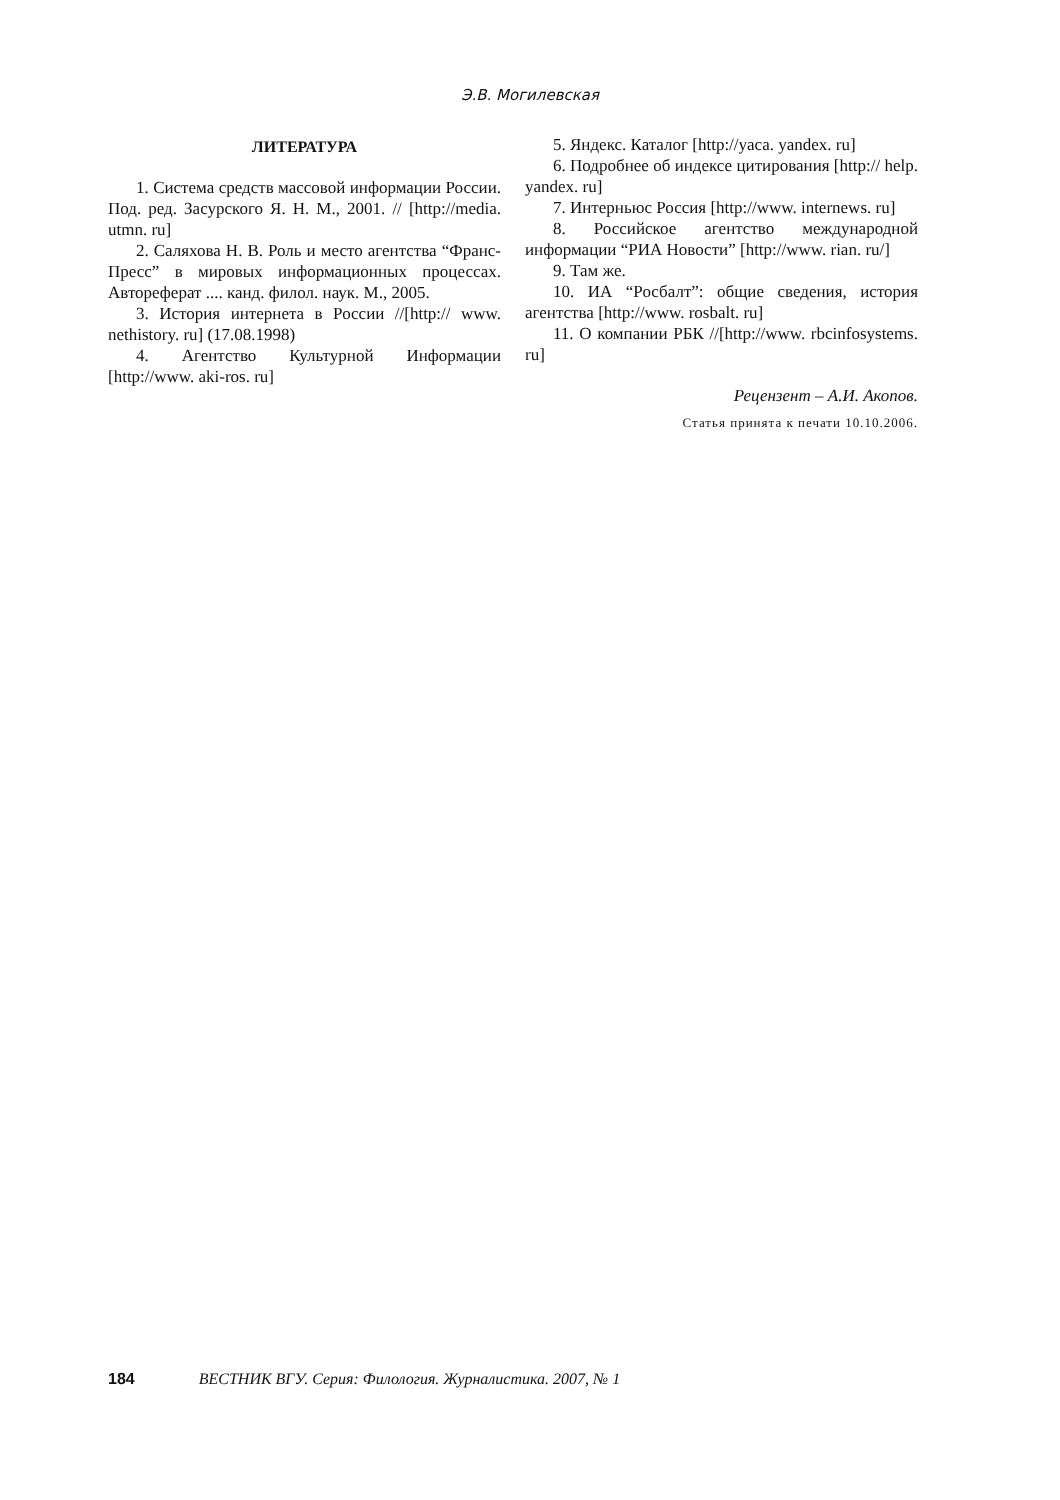Э.В. Могилевская
ЛИТЕРАТУРА
1. Система средств массовой информации России. Под. ред. Засурского Я. Н. М., 2001. // [http://media. utmn. ru]
2. Саляхова Н. В. Роль и место агентства “Франс-Пресс” в мировых информационных процессах. Автореферат .... канд. филол. наук. М., 2005.
3. История интернета в России //[http:// www. nethistory. ru] (17.08.1998)
4. Агентство Культурной Информации [http://www. aki-ros. ru]
5. Яндекс. Каталог [http://yaca. yandex. ru]
6. Подробнее об индексе цитирования [http:// help. yandex. ru]
7. Интерньюс Россия [http://www. internews. ru]
8. Российское агентство международной информации “РИА Новости” [http://www. rian. ru/]
9. Там же.
10. ИА “Росбалт”: общие сведения, история агентства [http://www. rosbalt. ru]
11. О компании РБК //[http://www. rbcinfosystems. ru]
Рецензент – А.И. Акопов.
Статья принята к печати 10.10.2006.
184 ВЕСТНИК ВГУ. Серия: Филология. Журналистика. 2007, № 1